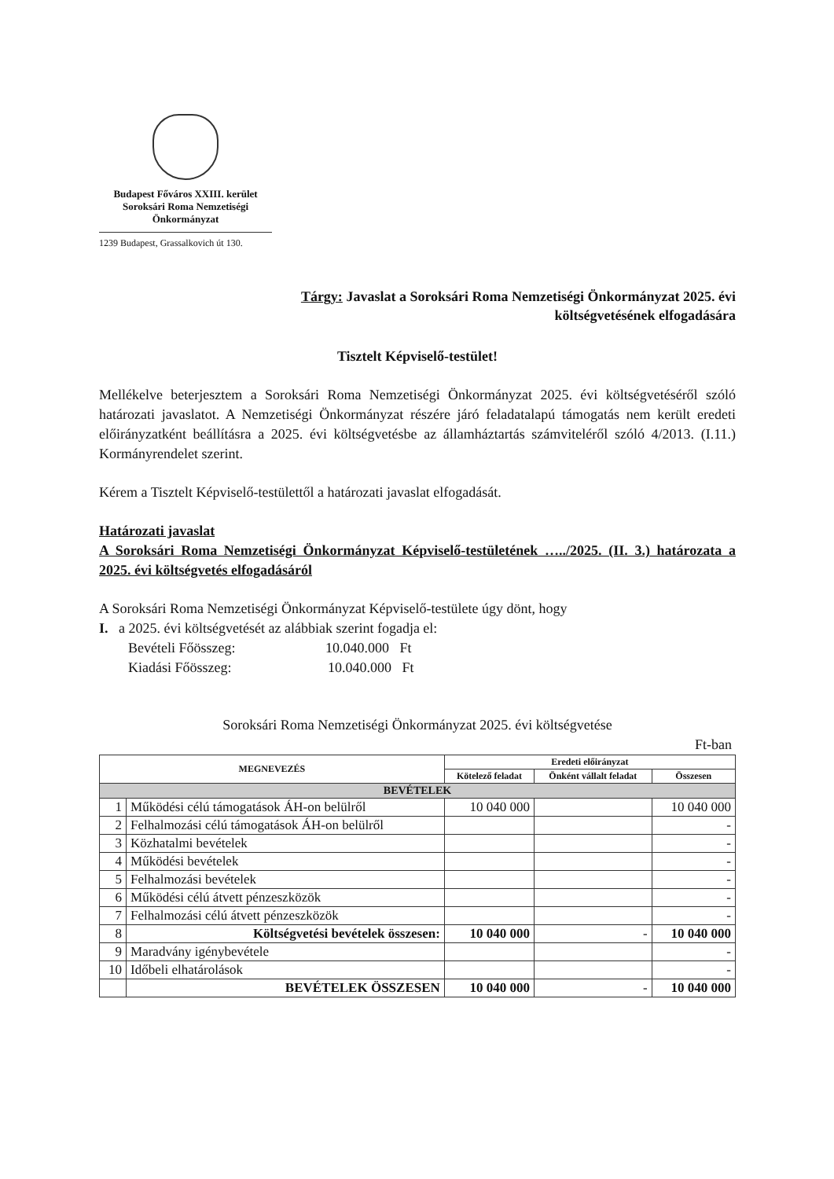Budapest Főváros XXIII. kerület
Soroksári Roma Nemzetiségi
Önkormányzat
1239 Budapest, Grassalkovich út 130.
Tárgy: Javaslat a Soroksári Roma Nemzetiségi Önkormányzat 2025. évi
költségvetésének elfogadására
Tisztelt Képviselő-testület!
Mellékelve beterjesztem a Soroksári Roma Nemzetiségi Önkormányzat 2025. évi költségvetéséről szóló határozati javaslatot. A Nemzetiségi Önkormányzat részére járó feladatalapú támogatás nem került eredeti előirányzatként beállításra a 2025. évi költségvetésbe az államháztartás számviteléről szóló 4/2013. (I.11.) Kormányrendelet szerint.
Kérem a Tisztelt Képviselő-testülettől a határozati javaslat elfogadását.
Határozati javaslat
A Soroksári Roma Nemzetiségi Önkormányzat Képviselő-testületének …../2025. (II. 3.) határozata a 2025. évi költségvetés elfogadásáról
A Soroksári Roma Nemzetiségi Önkormányzat Képviselő-testülete úgy dönt, hogy
I. a 2025. évi költségvetését az alábbiak szerint fogadja el:
Bevételi Főösszeg: 10.040.000 Ft
Kiadási Főösszeg: 10.040.000 Ft
Soroksári Roma Nemzetiségi Önkormányzat 2025. évi költségvetése
Ft-ban
| MEGNEVEZÉS | | Eredeti előirányzat | | |
| --- | --- | --- | --- | --- |
| | | Kötelező feladat | Önként vállalt feladat | Összesen |
| BEVÉTELEK | | | | |
| 1 | Működési célú támogatások ÁH-on belülről | 10 040 000 | | 10 040 000 |
| 2 | Felhalmozási célú támogatások ÁH-on belülről | | | - |
| 3 | Közhatalmi bevételek | | | - |
| 4 | Működési bevételek | | | - |
| 5 | Felhalmozási bevételek | | | - |
| 6 | Működési célú átvett pénzeszközök | | | - |
| 7 | Felhalmozási célú átvett pénzeszközök | | | - |
| 8 | Költségvetési bevételek összesen: | 10 040 000 | - | 10 040 000 |
| 9 | Maradvány igénybevétele | | | - |
| 10 | Időbeli elhatárolások | | | - |
| | BEVÉTELEK ÖSSZESEN | 10 040 000 | - | 10 040 000 |